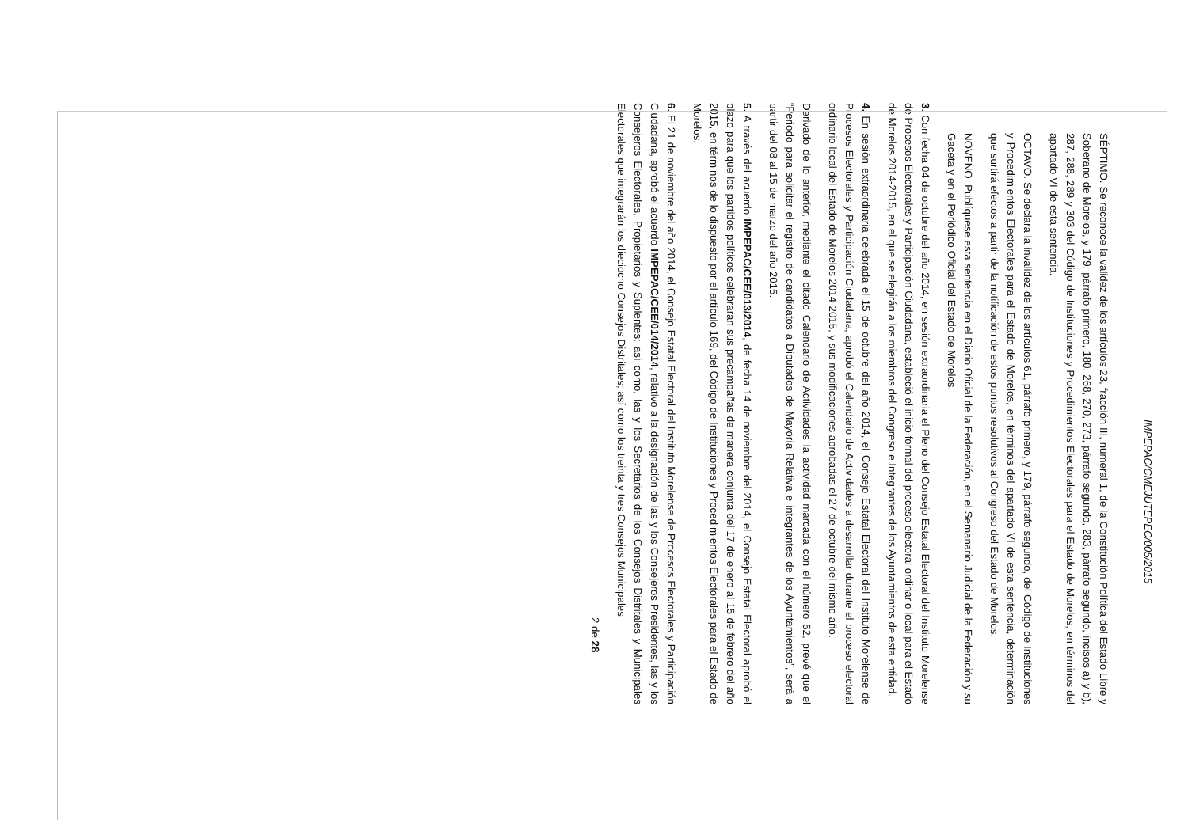IMPEPAC/CMEJUTEPEC/005/2015
SÉPTIMO. Se reconoce la validez de los artículos 23, fracción III, numeral 1, de la Constitución Política del Estado Libre y Soberano de Morelos, y 179, párrafo primero, 180, 268, 270, 273, párrafo segundo, 283, párrafo segundo, incisos a) y b), 287, 288, 289 y 303 del Código de Instituciones y Procedimientos Electorales para el Estado de Morelos, en términos del apartado VI de esta sentencia.
OCTAVO. Se declara la invalidez de los artículos 61, párrafo primero, y 179, párrafo segundo, del Código de Instituciones y Procedimientos Electorales para el Estado de Morelos, en términos del apartado VI de esta sentencia, determinación que surtirá efectos a partir de la notificación de estos puntos resolutivos al Congreso del Estado de Morelos.
NOVENO. Publíquese esta sentencia en el Diario Oficial de la Federación, en el Semanario Judicial de la Federación y su Gaceta y en el Periódico Oficial del Estado de Morelos.
3. Con fecha 04 de octubre del año 2014, en sesión extraordinaria el Pleno del Consejo Estatal Electoral del Instituto Morelense de Procesos Electorales y Participación Ciudadana, estableció el inicio formal del proceso electoral ordinario local para el Estado de Morelos 2014-2015, en el que se elegirán a los miembros del Congreso e Integrantes de los Ayuntamientos de esta entidad.
4. En sesión extraordinaria celebrada el 15 de octubre del año 2014, el Consejo Estatal Electoral del Instituto Morelense de Procesos Electorales y Participación Ciudadana, aprobó el Calendario de Actividades a desarrollar durante el proceso electoral ordinario local del Estado de Morelos 2014-2015, y sus modificaciones aprobadas el 27 de octubre del mismo año.
Derivado de lo anterior, mediante el citado Calendario de Actividades la actividad marcada con el número 52, prevé que el “Periodo para solicitar el registro de candidatos a Diputados de Mayoría Relativa e integrantes de los Ayuntamientos”, será a partir del 08 al 15 de marzo del año 2015.
5. A través del acuerdo IMPEPAC/CEE/013/2014, de fecha 14 de noviembre del 2014, el Consejo Estatal Electoral aprobó el plazo para que los partidos políticos celebraran sus precampañas de manera conjunta del 17 de enero al 15 de febrero del año 2015, en términos de lo dispuesto por el artículo 169, del Código de Instituciones y Procedimientos Electorales para el Estado de Morelos.
6. El 21 de noviembre del año 2014, el Consejo Estatal Electoral del Instituto Morelense de Procesos Electorales y Participación Ciudadana, aprobó el acuerdo IMPEPAC/CEE/014/2014, relativo a la designación de las y los Consejeros Presidentes, las y los Consejeros Electorales, Propietarios y Suplentes; así como, las y los Secretarios de los Consejos Distritales y Municipales Electorales que integrarán los dieciocho Consejos Distritales; así como los treinta y tres Consejos Municipales
2 de 28